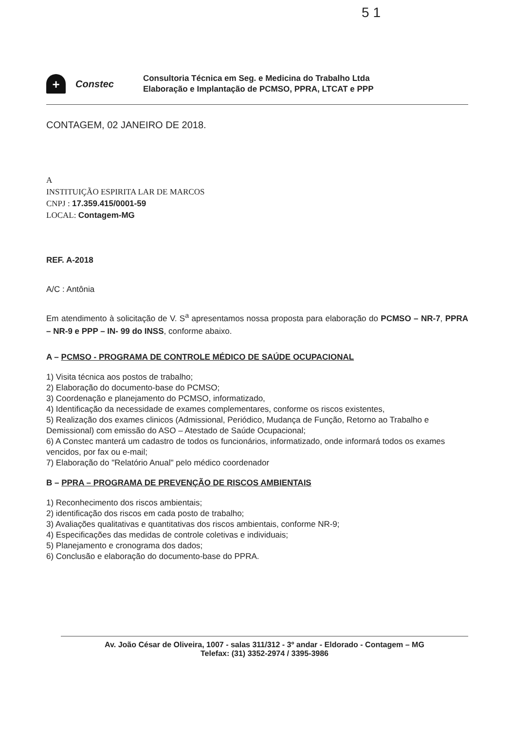5 1
+
Constec
Consultoria Técnica em Seg. e Medicina do Trabalho Ltda
Elaboração e Implantação de PCMSO, PPRA, LTCAT e PPP
CONTAGEM, 02 JANEIRO DE 2018.
A
INSTITUIÇÃO ESPIRITA LAR DE MARCOS
CNPJ : 17.359.415/0001-59
LOCAL: Contagem-MG
REF. A-2018
A/C : Antônia
Em atendimento à solicitação de V. S<sup>a</sup> apresentamos nossa proposta para elaboração do PCMSO – NR-7, PPRA – NR-9 e PPP – IN- 99 do INSS, conforme abaixo.
A – PCMSO - PROGRAMA DE CONTROLE MÉDICO DE SAÚDE OCUPACIONAL
1) Visita técnica aos postos de trabalho;
2) Elaboração do documento-base do PCMSO;
3) Coordenação e planejamento do PCMSO, informatizado,
4) Identificação da necessidade de exames complementares, conforme os riscos existentes,
5) Realização dos exames clinicos (Admissional, Periódico, Mudança de Função, Retorno ao Trabalho e Demissional) com emissão do ASO – Atestado de Saúde Ocupacional;
6) A Constec manterá um cadastro de todos os funcionários, informatizado, onde informará todos os exames vencidos, por fax ou e-mail;
7) Elaboração do "Relatório Anual" pelo médico coordenador
B – PPRA – PROGRAMA DE PREVENÇÃO DE RISCOS AMBIENTAIS
1) Reconhecimento dos riscos ambientais;
2) identificação dos riscos em cada posto de trabalho;
3) Avaliações qualitativas e quantitativas dos riscos ambientais, conforme NR-9;
4) Especificações das medidas de controle coletivas e individuais;
5) Planejamento e cronograma dos dados;
6) Conclusão e elaboração do documento-base do PPRA.
Av. João César de Oliveira, 1007 - salas 311/312 - 3º andar - Eldorado - Contagem – MG
Telefax: (31) 3352-2974 / 3395-3986